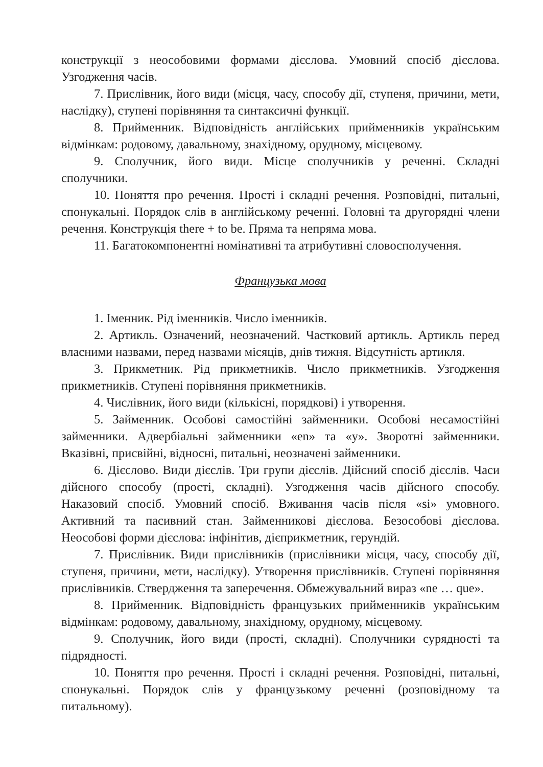конструкції з неособовими формами дієслова. Умовний спосіб дієслова. Узгодження часів.
7. Прислівник, його види (місця, часу, способу дії, ступеня, причини, мети, наслідку), ступені порівняння та синтаксичні функції.
8. Прийменник. Відповідність англійських прийменників українським відмінкам: родовому, давальному, знахідному, орудному, місцевому.
9. Сполучник, його види. Місце сполучників у реченні. Складні сполучники.
10. Поняття про речення. Прості і складні речення. Розповідні, питальні, спонукальні. Порядок слів в англійському реченні. Головні та другорядні члени речення. Конструкція there + to be. Пряма та непряма мова.
11. Багатокомпонентні номінативні та атрибутивні словосполучення.
Французька мова
1. Іменник. Рід іменників. Число іменників.
2. Артикль. Означений, неозначений. Частковий артикль. Артикль перед власними назвами, перед назвами місяців, днів тижня. Відсутність артикля.
3. Прикметник. Рід прикметників. Число прикметників. Узгодження прикметників. Ступені порівняння прикметників.
4. Числівник, його види (кількісні, порядкові) і утворення.
5. Займенник. Особові самостійні займенники. Особові несамостійні займенники. Адвербіальні займенники «en» та «y». Зворотні займенники. Вказівні, присвійні, відносні, питальні, неозначені займенники.
6. Дієслово. Види дієслів. Три групи дієслів. Дійсний спосіб дієслів. Часи дійсного способу (прості, складні). Узгодження часів дійсного способу. Наказовий спосіб. Умовний спосіб. Вживання часів після «si» умовного. Активний та пасивний стан. Займенникові дієслова. Безособові дієслова. Неособові форми дієслова: інфінітив, дієприкметник, герундій.
7. Прислівник. Види прислівників (прислівники місця, часу, способу дії, ступеня, причини, мети, наслідку). Утворення прислівників. Ступені порівняння прислівників. Ствердження та заперечення. Обмежувальний вираз «ne … que».
8. Прийменник. Відповідність французьких прийменників українським відмінкам: родовому, давальному, знахідному, орудному, місцевому.
9. Сполучник, його види (прості, складні). Сполучники сурядності та підрядності.
10. Поняття про речення. Прості і складні речення. Розповідні, питальні, спонукальні. Порядок слів у французькому реченні (розповідному та питальному).